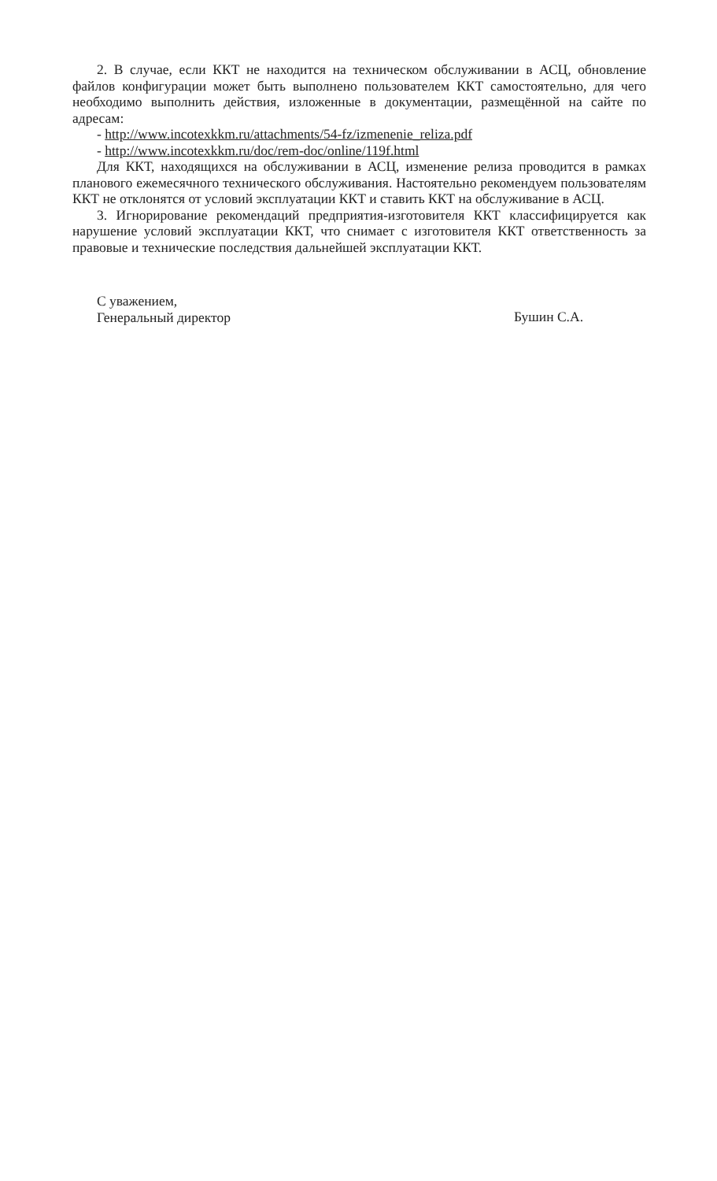2. В случае, если ККТ не находится на техническом обслуживании в АСЦ, обновление файлов конфигурации может быть выполнено пользователем ККТ самостоятельно, для чего необходимо выполнить действия, изложенные в документации, размещённой на сайте по адресам:
- http://www.incotexkkm.ru/attachments/54-fz/izmenenie_reliza.pdf
- http://www.incotexkkm.ru/doc/rem-doc/online/119f.html
Для ККТ, находящихся на обслуживании в АСЦ, изменение релиза проводится в рамках планового ежемесячного технического обслуживания. Настоятельно рекомендуем пользователям ККТ не отклонятся от условий эксплуатации ККТ и ставить ККТ на обслуживание в АСЦ.
3. Игнорирование рекомендаций предприятия-изготовителя ККТ классифицируется как нарушение условий эксплуатации ККТ, что снимает с изготовителя ККТ ответственность за правовые и технические последствия дальнейшей эксплуатации ККТ.
С уважением,
Генеральный директор
Бушин С.А.